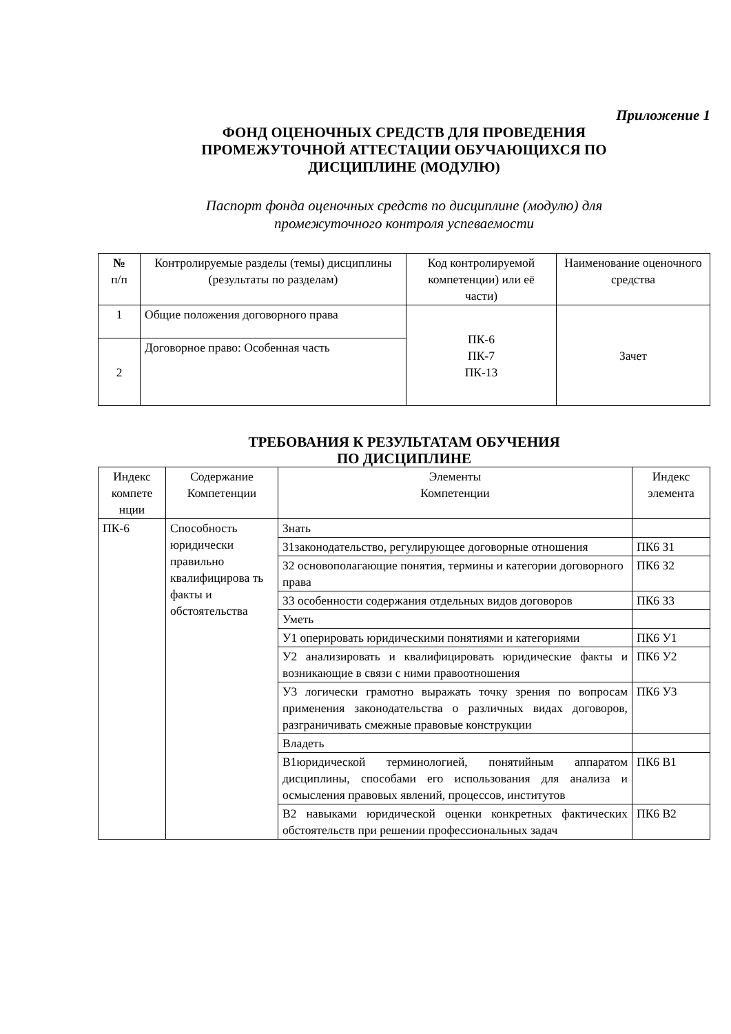Приложение 1
ФОНД ОЦЕНОЧНЫХ СРЕДСТВ ДЛЯ ПРОВЕДЕНИЯ
ПРОМЕЖУТОЧНОЙ АТТЕСТАЦИИ ОБУЧАЮЩИХСЯ ПО
ДИСЦИПЛИНЕ (МОДУЛЮ)
Паспорт фонда оценочных средств по дисциплине (модулю) для
промежуточного контроля успеваемости
| № п/п | Контролируемые разделы (темы) дисциплины (результаты по разделам) | Код контролируемой компетенции) или её части) | Наименование оценочного средства |
| --- | --- | --- | --- |
| 1 | Общие положения договорного права | ПК-6 ПК-7 ПК-13 | Зачет |
| 2 | Договорное право: Особенная часть | | |
ТРЕБОВАНИЯ К РЕЗУЛЬТАТАМ ОБУЧЕНИЯ
ПО ДИСЦИПЛИНЕ
| Индекс компете нции | Содержание Компетенции | Элементы Компетенции | Индекс элемента |
| --- | --- | --- | --- |
| ПК-6 | Способность юридически правильно квалифицирова ть факты и обстоятельства | Знать | |
| | | З1законодательство, регулирующее договорные отношения | ПК6 З1 |
| | | З2 основополагающие понятия, термины и категории договорного права | ПК6 З2 |
| | | З3 особенности содержания отдельных видов договоров | ПК6 З3 |
| | | Уметь | |
| | | У1 оперировать юридическими понятиями и категориями | ПК6 У1 |
| | | У2 анализировать и квалифицировать юридические факты и возникающие в связи с ними правоотношения | ПК6 У2 |
| | | У3 логически грамотно выражать точку зрения по вопросам применения законодательства о различных видах договоров, разграничивать смежные правовые конструкции | ПК6 У3 |
| | | Владеть | |
| | | В1юридической терминологией, понятийным аппаратом дисциплины, способами его использования для анализа и осмысления правовых явлений, процессов, институтов | ПК6 В1 |
| | | В2 навыками юридической оценки конкретных фактических обстоятельств при решении профессиональных задач | ПК6 В2 |